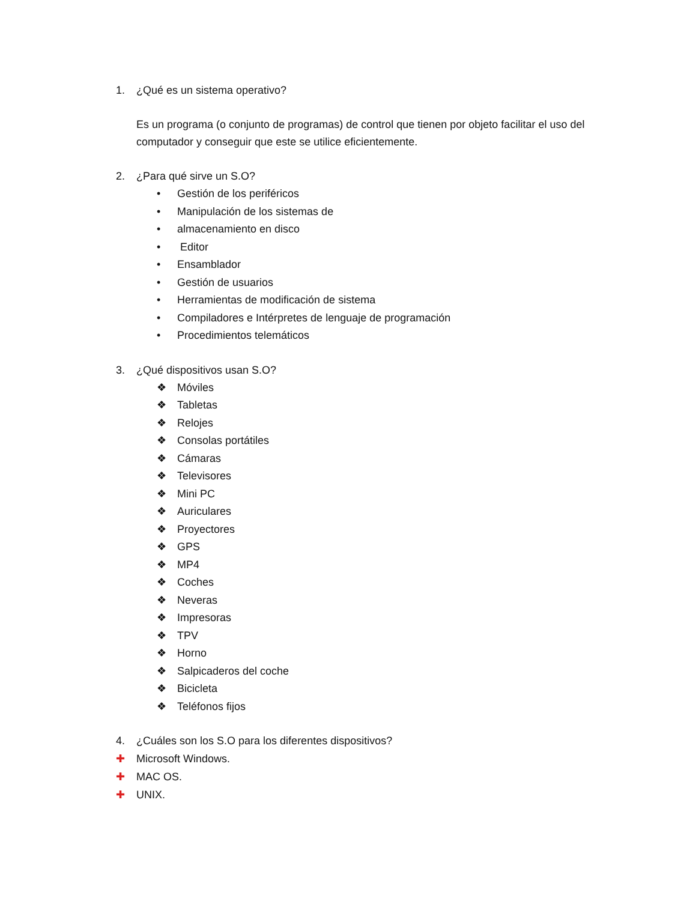1. ¿Qué es un sistema operativo?
Es un programa (o conjunto de programas) de control que tienen por objeto facilitar el uso del computador y conseguir que este se utilice eficientemente.
2. ¿Para qué sirve un S.O?
• Gestión de los periféricos
• Manipulación de los sistemas de
• almacenamiento en disco
• Editor
• Ensamblador
• Gestión de usuarios
• Herramientas de modificación de sistema
• Compiladores e Intérpretes de lenguaje de programación
• Procedimientos telemáticos
3. ¿Qué dispositivos usan S.O?
❖ Móviles
❖ Tabletas
❖ Relojes
❖ Consolas portátiles
❖ Cámaras
❖ Televisores
❖ Mini PC
❖ Auriculares
❖ Proyectores
❖ GPS
❖ MP4
❖ Coches
❖ Neveras
❖ Impresoras
❖ TPV
❖ Horno
❖ Salpicaderos del coche
❖ Bicicleta
❖ Teléfonos fijos
4. ¿Cuáles son los S.O para los diferentes dispositivos?
✚ Microsoft Windows.
✚ MAC OS.
✚ UNIX.